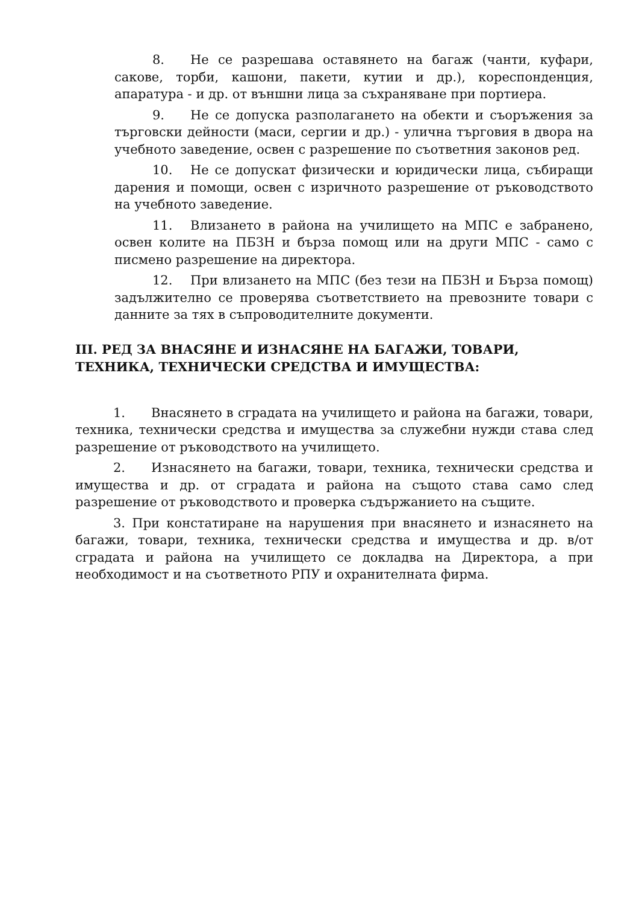8. Не се разрешава оставянето на багаж (чанти, куфари, сакове, торби, кашони, пакети, кутии и др.), кореспонденция, апаратура - и др. от външни лица за съхраняване при портиера.
9. Не се допуска разполагането на обекти и съоръжения за търговски дейности (маси, сергии и др.) - улична търговия в двора на учебното заведение, освен с разрешение по съответния законов ред.
10. Не се допускат физически и юридически лица, събиращи дарения и помощи, освен с изричното разрешение от ръководството на учебното заведение.
11. Влизането в района на училището на МПС е забранено, освен колите на ПБЗН и бърза помощ или на други МПС - само с писмено разрешение на директора.
12. При влизането на МПС (без тези на ПБЗН и Бърза помощ) задължително се проверява съответствието на превозните товари с данните за тях в съпроводителните документи.
III. РЕД ЗА ВНАСЯНЕ И ИЗНАСЯНЕ НА БАГАЖИ, ТОВАРИ, ТЕХНИКА, ТЕХНИЧЕСКИ СРЕДСТВА И ИМУЩЕСТВА:
1. Внасянето в сградата на училището и района на багажи, товари, техника, технически средства и имущества за служебни нужди става след разрешение от ръководството на училището.
2. Изнасянето на багажи, товари, техника, технически средства и имущества и др. от сградата и района на същото става само след разрешение от ръководството и проверка съдържанието на същите.
3. При констатиране на нарушения при внасянето и изнасянето на багажи, товари, техника, технически средства и имущества и др. в/от сградата и района на училището се докладва на Директора, а при необходимост и на съответното РПУ и охранителната фирма.